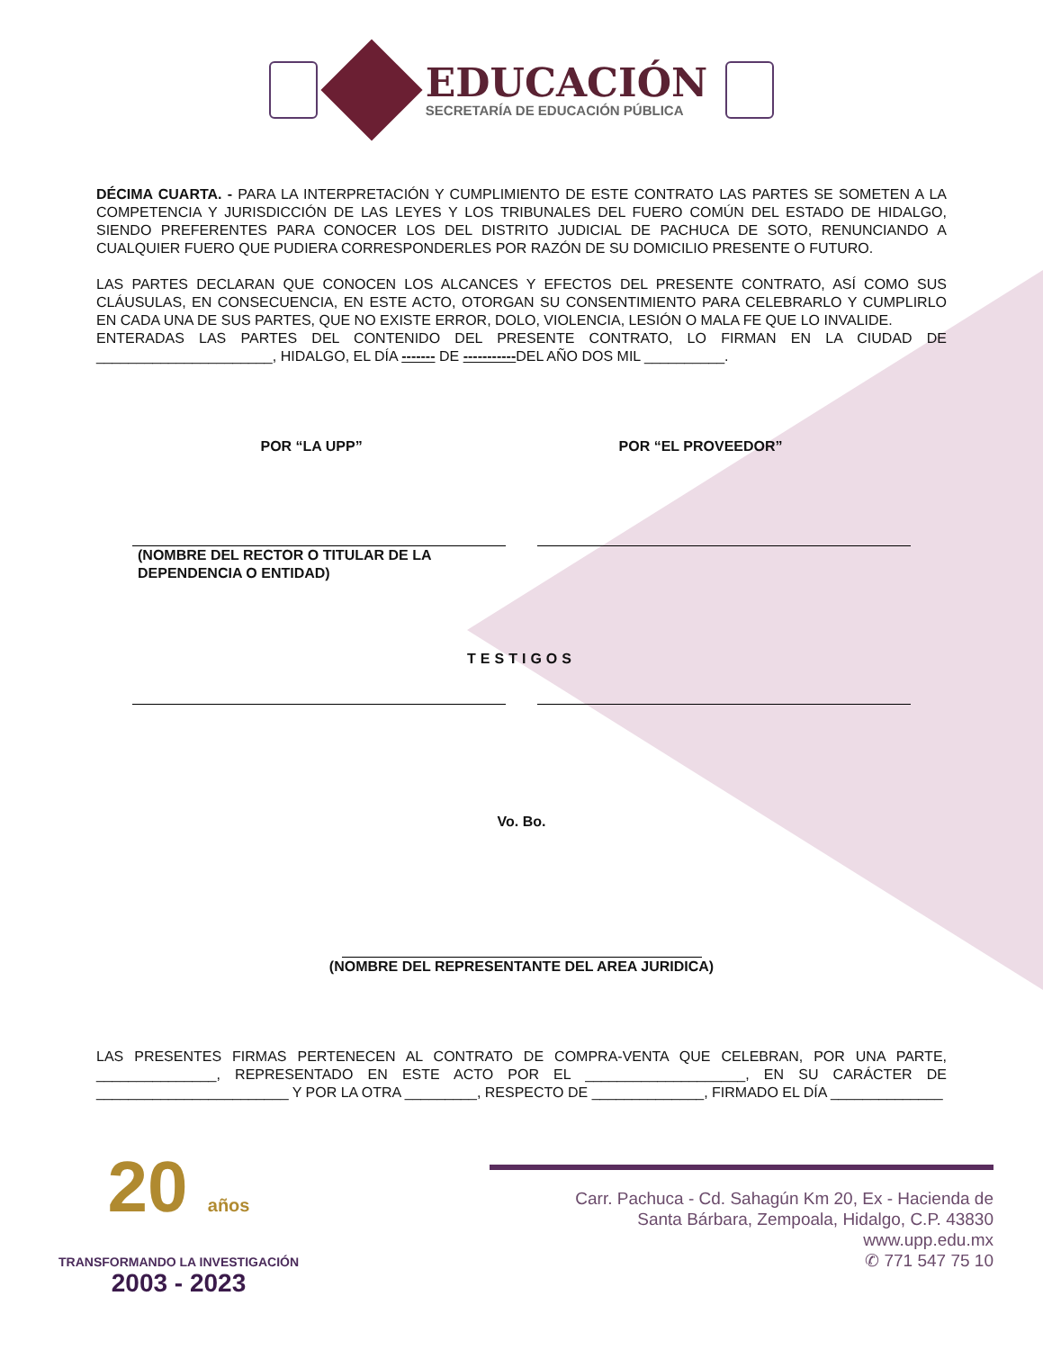EDUCACIÓN
SECRETARÍA DE EDUCACIÓN PÚBLICA
DÉCIMA CUARTA. - PARA LA INTERPRETACIÓN Y CUMPLIMIENTO DE ESTE CONTRATO LAS PARTES SE SOMETEN A LA COMPETENCIA Y JURISDICCIÓN DE LAS LEYES Y LOS TRIBUNALES DEL FUERO COMÚN DEL ESTADO DE HIDALGO, SIENDO PREFERENTES PARA CONOCER LOS DEL DISTRITO JUDICIAL DE PACHUCA DE SOTO, RENUNCIANDO A CUALQUIER FUERO QUE PUDIERA CORRESPONDERLES POR RAZÓN DE SU DOMICILIO PRESENTE O FUTURO.
LAS PARTES DECLARAN QUE CONOCEN LOS ALCANCES Y EFECTOS DEL PRESENTE CONTRATO, ASÍ COMO SUS CLÁUSULAS, EN CONSECUENCIA, EN ESTE ACTO, OTORGAN SU CONSENTIMIENTO PARA CELEBRARLO Y CUMPLIRLO EN CADA UNA DE SUS PARTES, QUE NO EXISTE ERROR, DOLO, VIOLENCIA, LESIÓN O MALA FE QUE LO INVALIDE.
ENTERADAS LAS PARTES DEL CONTENIDO DEL PRESENTE CONTRATO, LO FIRMAN EN LA CIUDAD DE ______________________, HIDALGO, EL DÍA ------- DE -----------DEL AÑO DOS MIL __________.
POR “LA UPP” POR “EL PROVEEDOR”
(NOMBRE DEL RECTOR O TITULAR DE LA DEPENDENCIA O ENTIDAD)
TESTIGOS
Vo. Bo.
(NOMBRE DEL REPRESENTANTE DEL AREA JURIDICA)
LAS PRESENTES FIRMAS PERTENECEN AL CONTRATO DE COMPRA-VENTA QUE CELEBRAN, POR UNA PARTE, _______________, REPRESENTADO EN ESTE ACTO POR EL ____________________, EN SU CARÁCTER DE ________________________ Y POR LA OTRA _________, RESPECTO DE ______________, FIRMADO EL DÍA ______________
20 años
TRANSFORMANDO LA INVESTIGACIÓN
2003 - 2023
Carr. Pachuca - Cd. Sahagún Km 20, Ex - Hacienda de
Santa Bárbara, Zempoala, Hidalgo, C.P. 43830
www.upp.edu.mx
✆ 771 547 75 10